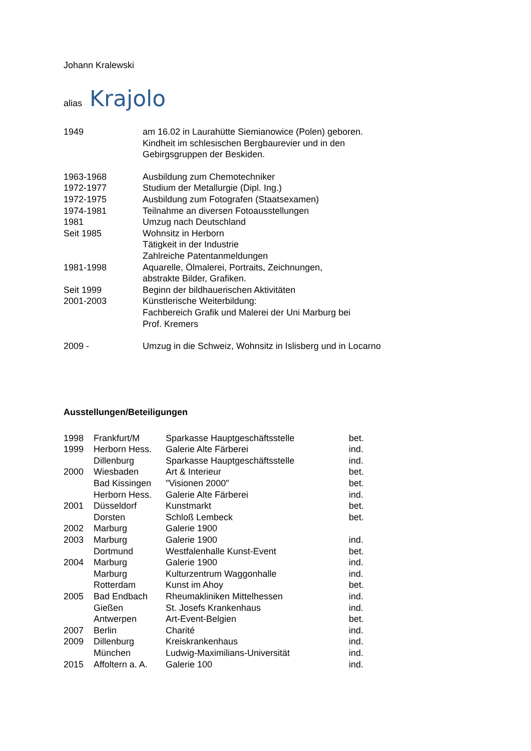Johann Kralewski
alias Krajolo
| 1949 | am 16.02 in Laurahütte Siemianowice (Polen) geboren. Kindheit im schlesischen Bergbaurevier und in den Gebirgsgruppen der Beskiden. |
| 1963-1968 | Ausbildung zum Chemotechniker |
| 1972-1977 | Studium der Metallurgie (Dipl. Ing.) |
| 1972-1975 | Ausbildung zum Fotografen (Staatsexamen) |
| 1974-1981 | Teilnahme an diversen Fotoausstellungen |
| 1981 | Umzug nach Deutschland |
| Seit 1985 | Wohnsitz in Herborn Tätigkeit in der Industrie Zahlreiche Patentanmeldungen |
| 1981-1998 | Aquarelle, Ölmalerei, Portraits, Zeichnungen, abstrakte Bilder, Grafiken. |
| Seit 1999 | Beginn der bildhauerischen Aktivitäten |
| 2001-2003 | Künstlerische Weiterbildung: Fachbereich Grafik und Malerei der Uni Marburg bei Prof. Kremers |
| 2009 - | Umzug in die Schweiz, Wohnsitz in Islisberg und in Locarno |
Ausstellungen/Beteiligungen
| 1998 | Frankfurt/M | Sparkasse Hauptgeschäftsstelle | bet. |
| 1999 | Herborn Hess. | Galerie Alte Färberei | ind. |
| | Dillenburg | Sparkasse Hauptgeschäftsstelle | ind. |
| 2000 | Wiesbaden | Art & Interieur | bet. |
| | Bad Kissingen | "Visionen 2000" | bet. |
| | Herborn Hess. | Galerie Alte Färberei | ind. |
| 2001 | Düsseldorf | Kunstmarkt | bet. |
| | Dorsten | Schloß Lembeck | bet. |
| 2002 | Marburg | Galerie 1900 | |
| 2003 | Marburg | Galerie 1900 | ind. |
| | Dortmund | Westfalenhalle Kunst-Event | bet. |
| 2004 | Marburg | Galerie 1900 | ind. |
| | Marburg | Kulturzentrum Waggonhalle | ind. |
| | Rotterdam | Kunst im Ahoy | bet. |
| 2005 | Bad Endbach | Rheumakliniken Mittelhessen | ind. |
| | Gießen | St. Josefs Krankenhaus | ind. |
| | Antwerpen | Art-Event-Belgien | bet. |
| 2007 | Berlin | Charité | ind. |
| 2009 | Dillenburg | Kreiskrankenhaus | ind. |
| | München | Ludwig-Maximilians-Universität | ind. |
| 2015 | Affoltern a. A. | Galerie 100 | ind. |